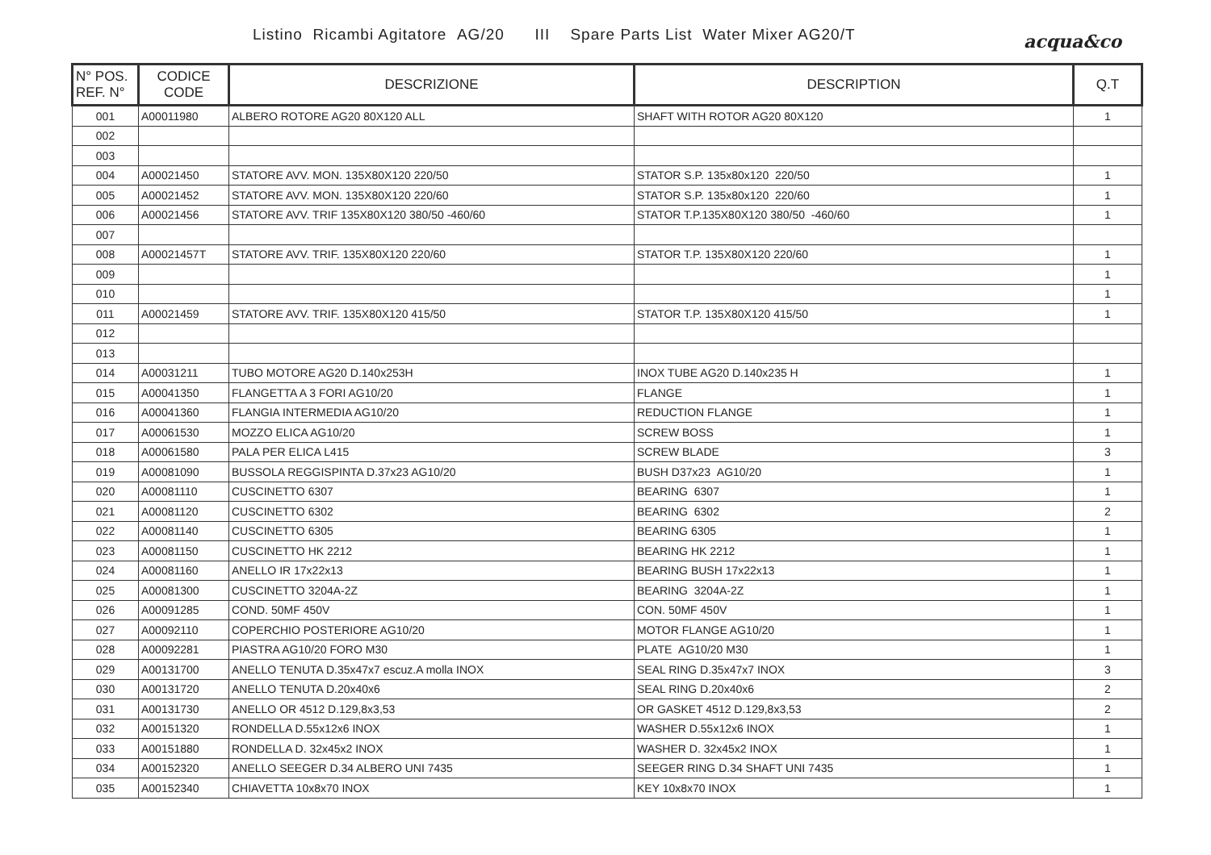Listino Ricambi Agitatore AG/20 III Spare Parts List Water Mixer AG20/T
acqua&co
| N° POS. REF. N° | CODICE CODE | DESCRIZIONE | DESCRIPTION | Q.T |
| --- | --- | --- | --- | --- |
| 001 | A00011980 | ALBERO ROTORE AG20 80X120 ALL | SHAFT WITH ROTOR AG20 80X120 | 1 |
| 002 | | | | |
| 003 | | | | |
| 004 | A00021450 | STATORE AVV. MON. 135X80X120 220/50 | STATOR S.P. 135x80x120 220/50 | 1 |
| 005 | A00021452 | STATORE AVV. MON. 135X80X120 220/60 | STATOR S.P. 135x80x120 220/60 | 1 |
| 006 | A00021456 | STATORE AVV. TRIF 135X80X120 380/50 -460/60 | STATOR T.P.135X80X120 380/50 -460/60 | 1 |
| 007 | | | | |
| 008 | A00021457T | STATORE AVV. TRIF. 135X80X120 220/60 | STATOR T.P. 135X80X120 220/60 | 1 |
| 009 | | | | 1 |
| 010 | | | | 1 |
| 011 | A00021459 | STATORE AVV. TRIF. 135X80X120 415/50 | STATOR T.P. 135X80X120 415/50 | 1 |
| 012 | | | | |
| 013 | | | | |
| 014 | A00031211 | TUBO MOTORE AG20 D.140x253H | INOX TUBE AG20 D.140x235 H | 1 |
| 015 | A00041350 | FLANGETTA A 3 FORI AG10/20 | FLANGE | 1 |
| 016 | A00041360 | FLANGIA INTERMEDIA AG10/20 | REDUCTION FLANGE | 1 |
| 017 | A00061530 | MOZZO ELICA AG10/20 | SCREW BOSS | 1 |
| 018 | A00061580 | PALA PER ELICA L415 | SCREW BLADE | 3 |
| 019 | A00081090 | BUSSOLA REGGISPINTA D.37x23 AG10/20 | BUSH D37x23 AG10/20 | 1 |
| 020 | A00081110 | CUSCINETTO 6307 | BEARING 6307 | 1 |
| 021 | A00081120 | CUSCINETTO 6302 | BEARING 6302 | 2 |
| 022 | A00081140 | CUSCINETTO 6305 | BEARING 6305 | 1 |
| 023 | A00081150 | CUSCINETTO HK 2212 | BEARING HK 2212 | 1 |
| 024 | A00081160 | ANELLO IR 17x22x13 | BEARING BUSH 17x22x13 | 1 |
| 025 | A00081300 | CUSCINETTO 3204A-2Z | BEARING 3204A-2Z | 1 |
| 026 | A00091285 | COND. 50MF 450V | CON. 50MF 450V | 1 |
| 027 | A00092110 | COPERCHIO POSTERIORE AG10/20 | MOTOR FLANGE AG10/20 | 1 |
| 028 | A00092281 | PIASTRA AG10/20 FORO M30 | PLATE AG10/20 M30 | 1 |
| 029 | A00131700 | ANELLO TENUTA D.35x47x7 escuz.A molla INOX | SEAL RING D.35x47x7 INOX | 3 |
| 030 | A00131720 | ANELLO TENUTA D.20x40x6 | SEAL RING D.20x40x6 | 2 |
| 031 | A00131730 | ANELLO OR 4512 D.129,8x3,53 | OR GASKET 4512 D.129,8x3,53 | 2 |
| 032 | A00151320 | RONDELLA D.55x12x6 INOX | WASHER D.55x12x6 INOX | 1 |
| 033 | A00151880 | RONDELLA D. 32x45x2 INOX | WASHER D. 32x45x2 INOX | 1 |
| 034 | A00152320 | ANELLO SEEGER D.34 ALBERO UNI 7435 | SEEGER RING D.34 SHAFT UNI 7435 | 1 |
| 035 | A00152340 | CHIAVETTA 10x8x70 INOX | KEY 10x8x70 INOX | 1 |